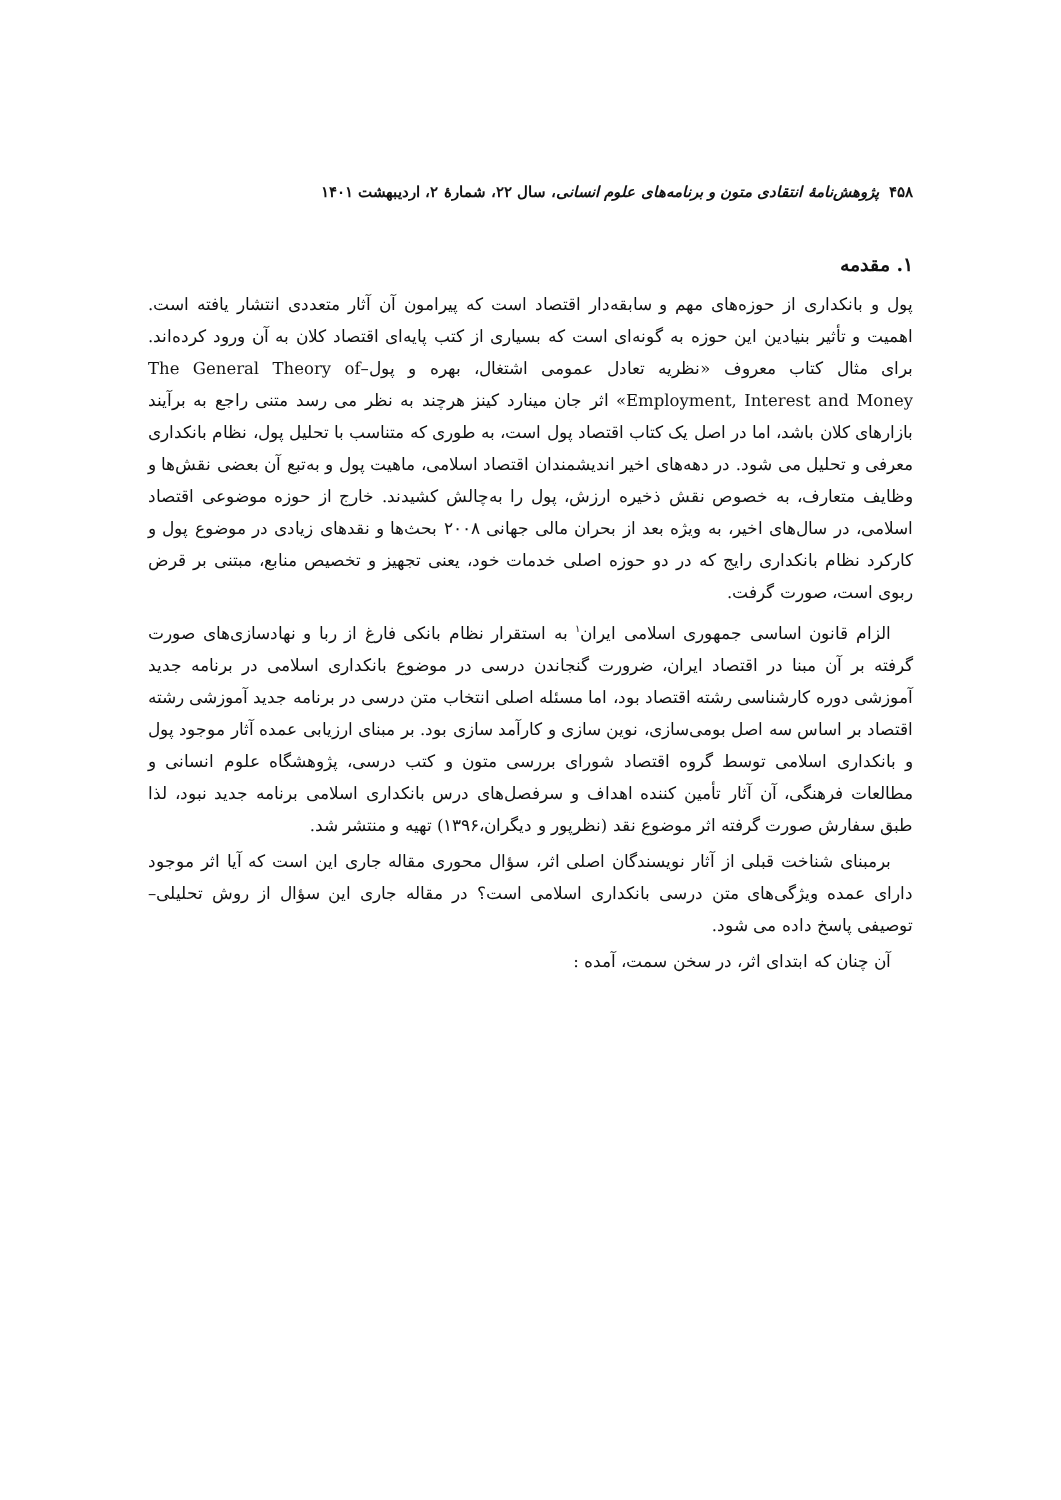۴۵۸ پژوهش‌نامهٔ انتقادی متون و برنامه‌های علوم انسانی، سال ۲۲، شمارهٔ ۲، اردیبهشت ۱۴۰۱
۱. مقدمه
پول و بانکداری از حوزه‌های مهم و سابقه‌دار اقتصاد است که پیرامون آن آثار متعددی انتشار یافته است. اهمیت و تأثیر بنیادین این حوزه به گونه‌ای است که بسیاری از کتب پایه‌ای اقتصاد کلان به آن ورود کرده‌اند. برای مثال کتاب معروف «نظریه تعادل عمومی اشتغال، بهره و پول–The General Theory of Employment, Interest and Money» اثر جان مینارد کینز هرچند به نظر می رسد متنی راجع به برآیند بازارهای کلان باشد، اما در اصل یک کتاب اقتصاد پول است، به طوری که متناسب با تحلیل پول، نظام بانکداری معرفی و تحلیل می شود. در دهه‌های اخیر اندیشمندان اقتصاد اسلامی، ماهیت پول و به‌تبع آن بعضی نقش‌ها و وظایف متعارف، به خصوص نقش ذخیره ارزش، پول را به‌چالش کشیدند. خارج از حوزه موضوعی اقتصاد اسلامی، در سال‌های اخیر، به ویژه بعد از بحران مالی جهانی ۲۰۰۸ بحث‌ها و نقدهای زیادی در موضوع پول و کارکرد نظام بانکداری رایج که در دو حوزه اصلی خدمات خود، یعنی تجهیز و تخصیص منابع، مبتنی بر قرض ربوی است، صورت گرفت.
الزام قانون اساسی جمهوری اسلامی ایران<sup>۱</sup> به استقرار نظام بانکی فارغ از ربا و نهادسازی‌های صورت گرفته بر آن مبنا در اقتصاد ایران، ضرورت گنجاندن درسی در موضوع بانکداری اسلامی در برنامه جدید آموزشی دوره کارشناسی رشته اقتصاد بود، اما مسئله اصلی انتخاب متن درسی در برنامه جدید آموزشی رشته اقتصاد بر اساس سه اصل بومی‌سازی، نوین سازی و کارآمد سازی بود. بر مبنای ارزیابی عمده آثار موجود پول و بانکداری اسلامی توسط گروه اقتصاد شورای بررسی متون و کتب درسی، پژوهشگاه علوم انسانی و مطالعات فرهنگی، آن آثار تأمین کننده اهداف و سرفصل‌های درس بانکداری اسلامی برنامه جدید نبود، لذا طبق سفارش صورت گرفته اثر موضوع نقد (نظرپور و دیگران،۱۳۹۶) تهیه و منتشر شد.
برمبنای شناخت قبلی از آثار نویسندگان اصلی اثر، سؤال محوری مقاله جاری این است که آیا اثر موجود دارای عمده ویژگی‌های متن درسی بانکداری اسلامی است؟ در مقاله جاری این سؤال از روش تحلیلی– توصیفی پاسخ داده می شود.
آن چنان که ابتدای اثر، در سخن سمت، آمده :